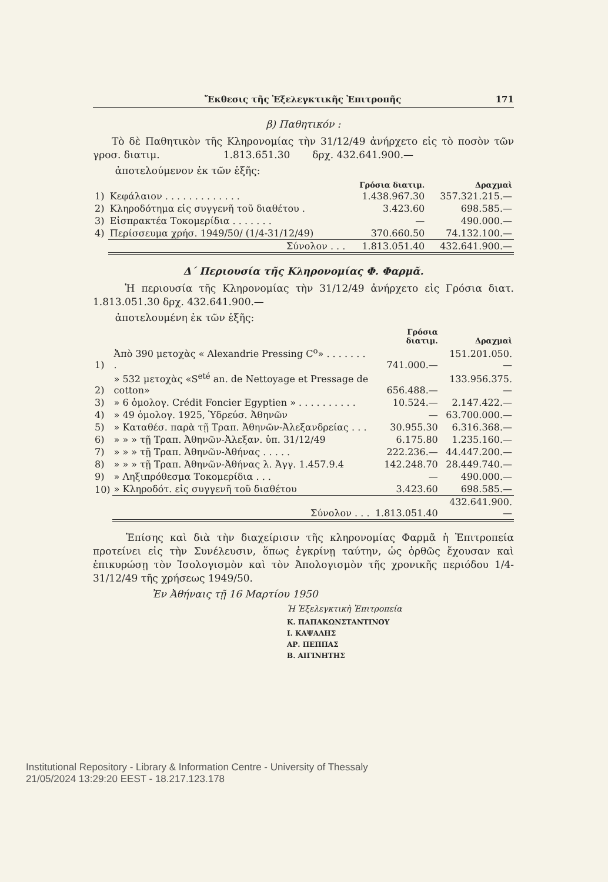Ἔκθεσις τῆς Ἐξελεγκτικῆς Ἐπιτροπῆς 171
β) Παθητικόν :
Τὸ δὲ Παθητικὸν τῆς Κληρονομίας τὴν 31/12/49 ἀνήρχετο εἰς τὸ ποσὸν τῶν γροσ. διατιμ. 1.813.651.30 δρχ. 432.641.900.—
ἀποτελούμενον ἐκ τῶν ἑξῆς:
| | | Γρόσια διατιμ. | Δραχμαὶ |
| --- | --- | --- | --- |
| 1) | Κεφάλαιον . . . . . . . . . . . . . | 1.438.967.30 | 357.321.215.— |
| 2) | Κληροδότημα εἰς συγγενῆ τοῦ διαθέτου . | 3.423.60 | 698.585.— |
| 3) | Εἰσπρακτέα Τοκομερίδια . . . . . . . | — | 490.000.— |
| 4) | Περίσσευμα χρήσ. 1949/50/ (1/4-31/12/49) | 370.660.50 | 74.132.100.— |
| | Σύνολον . . . | 1.813.051.40 | 432.641.900.— |
Δ΄ Περιουσία τῆς Κληρονομίας Φ. Φαρμᾶ.
Ἡ περιουσία τῆς Κληρονομίας τὴν 31/12/49 ἀνήρχετο εἰς Γρόσια διατ. 1.813.051.30 δρχ. 432.641.900.—
ἀποτελουμένη ἐκ τῶν ἑξῆς:
| | | Γρόσια διατιμ. | Δραχμαὶ |
| --- | --- | --- | --- |
| 1) | Ἀπὸ 390 μετοχὰς « Alexandrie Pressing C<sup>o</sup>» . . . . . . . . | 741.000.— | 151.201.050.— |
| 2) | » 532 μετοχὰς «S<sup>eté</sup> an. de Nettoyage et Pressage de cotton» | 656.488.— | 133.956.375.— |
| 3) | » 6 ὁμολογ. Crédit Foncier Egyptien » . . . . . . . . . . | 10.524.— | 2.147.422.— |
| 4) | » 49 ὁμολογ. 1925, Ὑδρεύσ. Ἀθηνῶν | — | 63.700.000.— |
| 5) | » Καταθέσ. παρὰ τῇ Τραπ. Ἀθηνῶν-Ἀλεξανδρείας . . . | 30.955.30 | 6.316.368.— |
| 6) | » » » τῇ Τραπ. Ἀθηνῶν-Ἀλεξαν. ὑπ. 31/12/49 | 6.175.80 | 1.235.160.— |
| 7) | » » » τῇ Τραπ. Ἀθηνῶν-Ἀθήνας . . . . . | 222.236.— | 44.447.200.— |
| 8) | » » » τῇ Τραπ. Ἀθηνῶν-Ἀθήνας λ. Ἀγγ. 1.457.9.4 | 142.248.70 | 28.449.740.— |
| 9) | » Ληξιπρόθεσμα Τοκομερίδια . . . | — | 490.000.— |
| 10) | » Κληροδότ. εἰς συγγενῆ τοῦ διαθέτου | 3.423.60 | 698.585.— |
| | Σύνολον . . . | 1.813.051.40 | 432.641.900.— |
Ἐπίσης καὶ διὰ τὴν διαχείρισιν τῆς κληρονομίας Φαρμᾶ ἡ Ἐπιτροπεία προτείνει εἰς τὴν Συνέλευσιν, ὅπως ἐγκρίνῃ ταύτην, ὡς ὀρθῶς ἔχουσαν καὶ ἐπικυρώσῃ τὸν Ἰσολογισμὸν καὶ τὸν Ἀπολογισμὸν τῆς χρονικῆς περιόδου 1/4-31/12/49 τῆς χρήσεως 1949/50.
Ἐν Ἀθήναις τῇ 16 Μαρτίου 1950
Ἡ Ἐξελεγκτικὴ Ἐπιτροπεία
Κ. ΠΑΠΑΚΩΝΣΤΑΝΤΙΝΟΥ
Ι. ΚΑΨΑΛΗΣ
ΑΡ. ΠΕΠΠΑΣ
Β. ΑΙΓΙΝΗΤΗΣ
Institutional Repository - Library & Information Centre - University of Thessaly
21/05/2024 13:29:20 EEST - 18.217.123.178